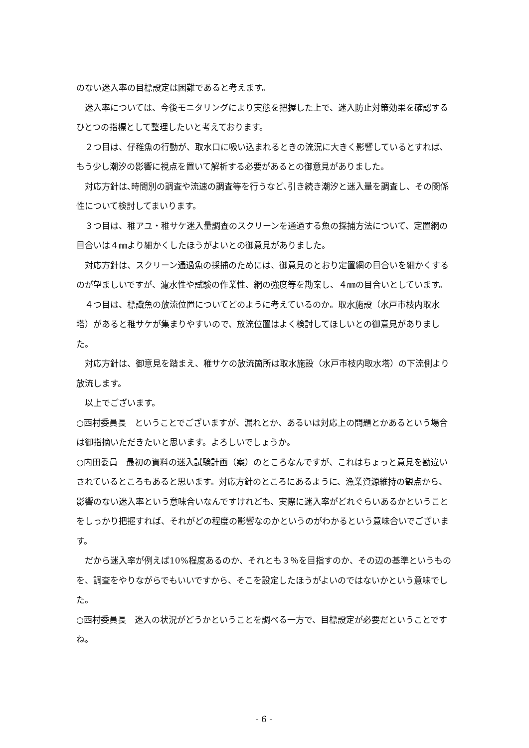のない迷入率の目標設定は困難であると考えます。
　迷入率については、今後モニタリングにより実態を把握した上で、迷入防止対策効果を確認するひとつの指標として整理したいと考えております。
　２つ目は、仔稚魚の行動が、取水口に吸い込まれるときの流況に大きく影響しているとすれば､もう少し潮汐の影響に視点を置いて解析する必要があるとの御意見がありました。
　対応方針は､時間別の調査や流速の調査等を行うなど､引き続き潮汐と迷入量を調査し、その関係性について検討してまいります。
　３つ目は、稚アユ・稚サケ迷入量調査のスクリーンを通過する魚の採捕方法について、定置網の目合いは４㎜より細かくしたほうがよいとの御意見がありました。
　対応方針は、スクリーン通過魚の採捕のためには、御意見のとおり定置網の目合いを細かくするのが望ましいですが、濾水性や試験の作業性、網の強度等を勘案し、４㎜の目合いとしています。
　４つ目は、標識魚の放流位置についてどのように考えているのか。取水施設（水戸市枝内取水塔）があると稚サケが集まりやすいので、放流位置はよく検討してほしいとの御意見がありました。
　対応方針は、御意見を踏まえ、稚サケの放流箇所は取水施設（水戸市枝内取水塔）の下流側より放流します。
　以上でございます。
○西村委員長　ということでございますが、漏れとか、あるいは対応上の問題とかあるという場合は御指摘いただきたいと思います。よろしいでしょうか。
○内田委員　最初の資料の迷入試験計画（案）のところなんですが、これはちょっと意見を勘違いされているところもあると思います。対応方針のところにあるように、漁業資源維持の観点から、影響のない迷入率という意味合いなんですけれども、実際に迷入率がどれぐらいあるかということをしっかり把握すれば、それがどの程度の影響なのかというのがわかるという意味合いでございます。
　だから迷入率が例えば10%程度あるのか、それとも３％を目指すのか、その辺の基準というものを、調査をやりながらでもいいですから、そこを設定したほうがよいのではないかという意味でした。
○西村委員長　迷入の状況がどうかということを調べる一方で、目標設定が必要だということですね。
- 6 -